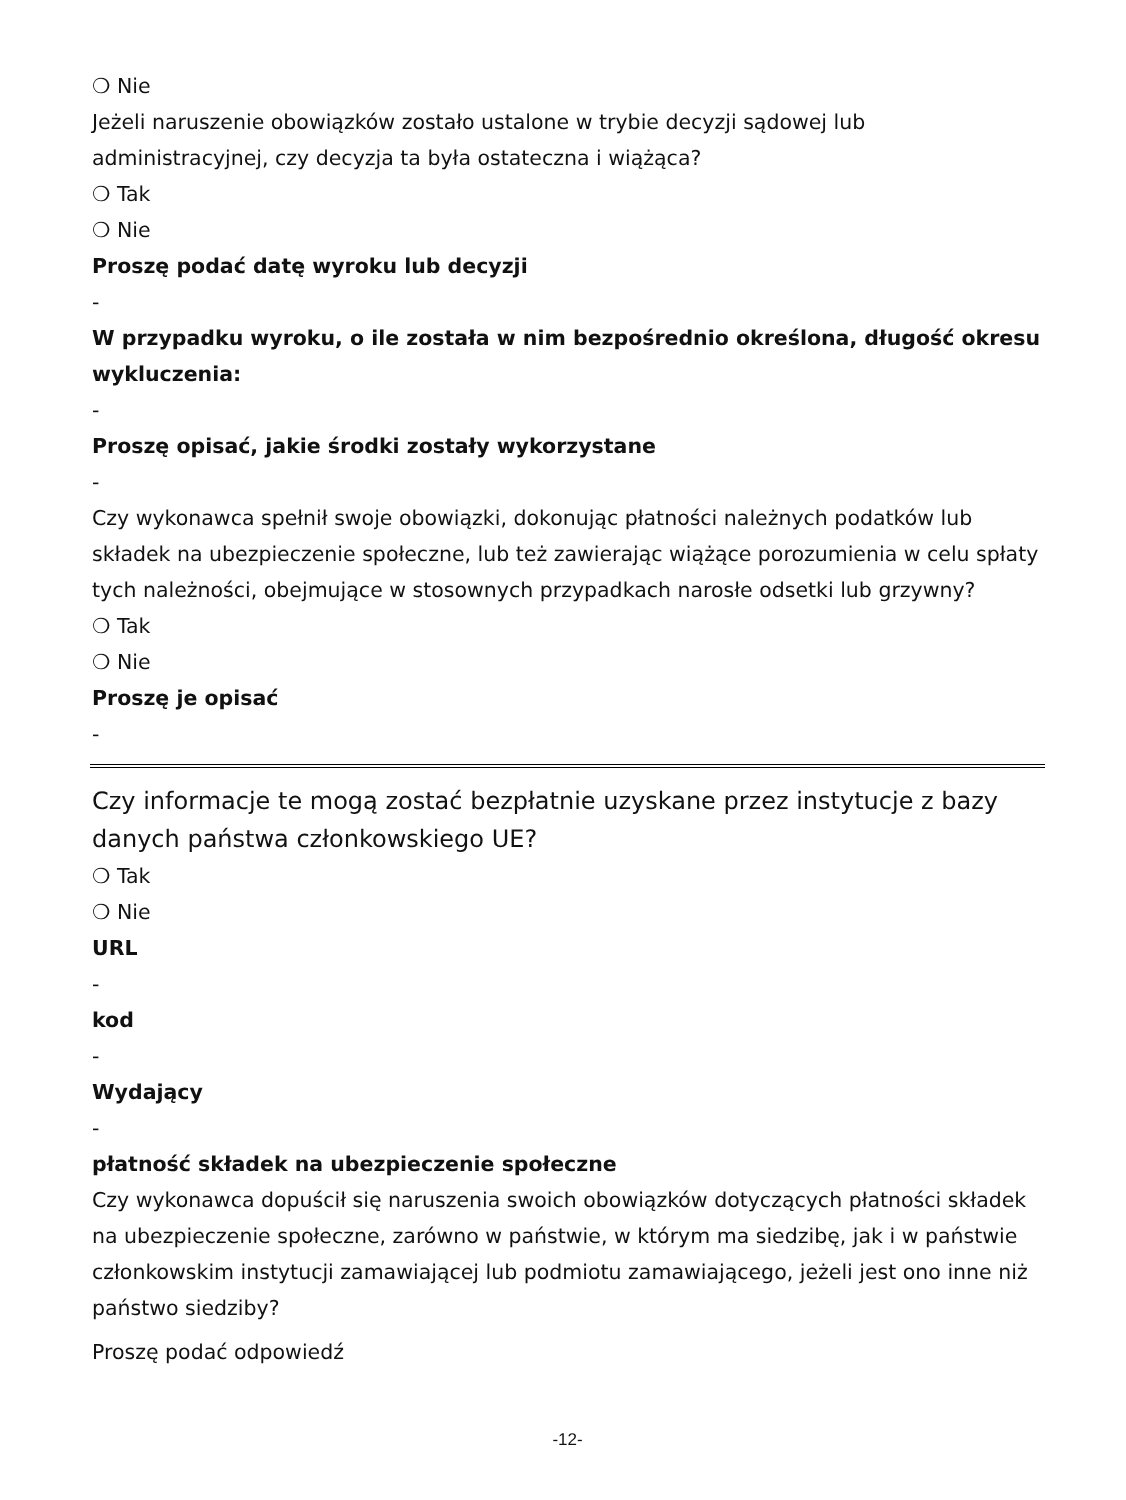❍ Nie
Jeżeli naruszenie obowiązków zostało ustalone w trybie decyzji sądowej lub administracyjnej, czy decyzja ta była ostateczna i wiążąca?
❍ Tak
❍ Nie
Proszę podać datę wyroku lub decyzji
-
W przypadku wyroku, o ile została w nim bezpośrednio określona, długość okresu wykluczenia:
-
Proszę opisać, jakie środki zostały wykorzystane
-
Czy wykonawca spełnił swoje obowiązki, dokonując płatności należnych podatków lub składek na ubezpieczenie społeczne, lub też zawierając wiążące porozumienia w celu spłaty tych należności, obejmujące w stosownych przypadkach narosłe odsetki lub grzywny?
❍ Tak
❍ Nie
Proszę je opisać
-
Czy informacje te mogą zostać bezpłatnie uzyskane przez instytucje z bazy danych państwa członkowskiego UE?
❍ Tak
❍ Nie
URL
-
kod
-
Wydający
-
płatność składek na ubezpieczenie społeczne
Czy wykonawca dopuścił się naruszenia swoich obowiązków dotyczących płatności składek na ubezpieczenie społeczne, zarówno w państwie, w którym ma siedzibę, jak i w państwie członkowskim instytucji zamawiającej lub podmiotu zamawiającego, jeżeli jest ono inne niż państwo siedziby?
Proszę podać odpowiedź
-12-